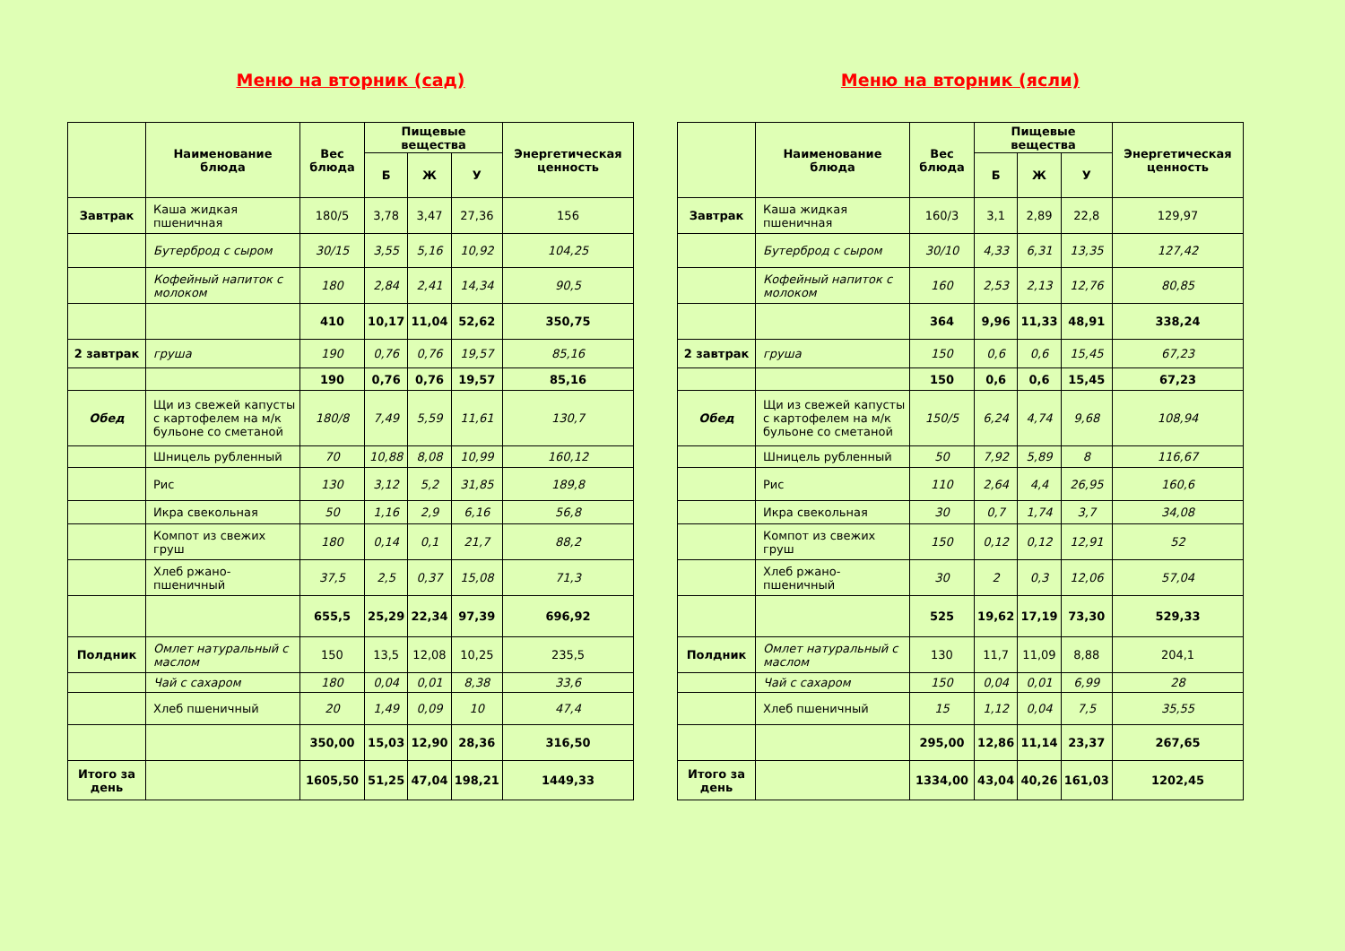Меню на вторник (сад)
| | Наименование блюда | Вес блюда | Пищевые вещества | | | Энергетическая ценность |
| --- | --- | --- | --- | --- | --- | --- |
| | | | Б | Ж | У | |
| Завтрак | Каша жидкая пшеничная | 180/5 | 3,78 | 3,47 | 27,36 | 156 |
| | Бутерброд с сыром | 30/15 | 3,55 | 5,16 | 10,92 | 104,25 |
| | Кофейный напиток с молоком | 180 | 2,84 | 2,41 | 14,34 | 90,5 |
| | | 410 | 10,17 | 11,04 | 52,62 | 350,75 |
| 2 завтрак | груша | 190 | 0,76 | 0,76 | 19,57 | 85,16 |
| | | 190 | 0,76 | 0,76 | 19,57 | 85,16 |
| Обед | Щи из свежей капусты с картофелем на м/к бульоне со сметаной | 180/8 | 7,49 | 5,59 | 11,61 | 130,7 |
| | Шницель рубленный | 70 | 10,88 | 8,08 | 10,99 | 160,12 |
| | Рис | 130 | 3,12 | 5,2 | 31,85 | 189,8 |
| | Икра свекольная | 50 | 1,16 | 2,9 | 6,16 | 56,8 |
| | Компот из свежих груш | 180 | 0,14 | 0,1 | 21,7 | 88,2 |
| | Хлеб ржано-пшеничный | 37,5 | 2,5 | 0,37 | 15,08 | 71,3 |
| | | 655,5 | 25,29 | 22,34 | 97,39 | 696,92 |
| Полдник | Омлет натуральный с маслом | 150 | 13,5 | 12,08 | 10,25 | 235,5 |
| | Чай с сахаром | 180 | 0,04 | 0,01 | 8,38 | 33,6 |
| | Хлеб пшеничный | 20 | 1,49 | 0,09 | 10 | 47,4 |
| | | 350,00 | 15,03 | 12,90 | 28,36 | 316,50 |
| Итого за день | | 1605,50 | 51,25 | 47,04 | 198,21 | 1449,33 |
Меню на вторник (ясли)
| | Наименование блюда | Вес блюда | Пищевые вещества | | | Энергетическая ценность |
| --- | --- | --- | --- | --- | --- | --- |
| | | | Б | Ж | У | |
| Завтрак | Каша жидкая пшеничная | 160/3 | 3,1 | 2,89 | 22,8 | 129,97 |
| | Бутерброд с сыром | 30/10 | 4,33 | 6,31 | 13,35 | 127,42 |
| | Кофейный напиток с молоком | 160 | 2,53 | 2,13 | 12,76 | 80,85 |
| | | 364 | 9,96 | 11,33 | 48,91 | 338,24 |
| 2 завтрак | груша | 150 | 0,6 | 0,6 | 15,45 | 67,23 |
| | | 150 | 0,6 | 0,6 | 15,45 | 67,23 |
| Обед | Щи из свежей капусты с картофелем на м/к бульоне со сметаной | 150/5 | 6,24 | 4,74 | 9,68 | 108,94 |
| | Шницель рубленный | 50 | 7,92 | 5,89 | 8 | 116,67 |
| | Рис | 110 | 2,64 | 4,4 | 26,95 | 160,6 |
| | Икра свекольная | 30 | 0,7 | 1,74 | 3,7 | 34,08 |
| | Компот из свежих груш | 150 | 0,12 | 0,12 | 12,91 | 52 |
| | Хлеб ржано-пшеничный | 30 | 2 | 0,3 | 12,06 | 57,04 |
| | | 525 | 19,62 | 17,19 | 73,30 | 529,33 |
| Полдник | Омлет натуральный с маслом | 130 | 11,7 | 11,09 | 8,88 | 204,1 |
| | Чай с сахаром | 150 | 0,04 | 0,01 | 6,99 | 28 |
| | Хлеб пшеничный | 15 | 1,12 | 0,04 | 7,5 | 35,55 |
| | | 295,00 | 12,86 | 11,14 | 23,37 | 267,65 |
| Итого за день | | 1334,00 | 43,04 | 40,26 | 161,03 | 1202,45 |